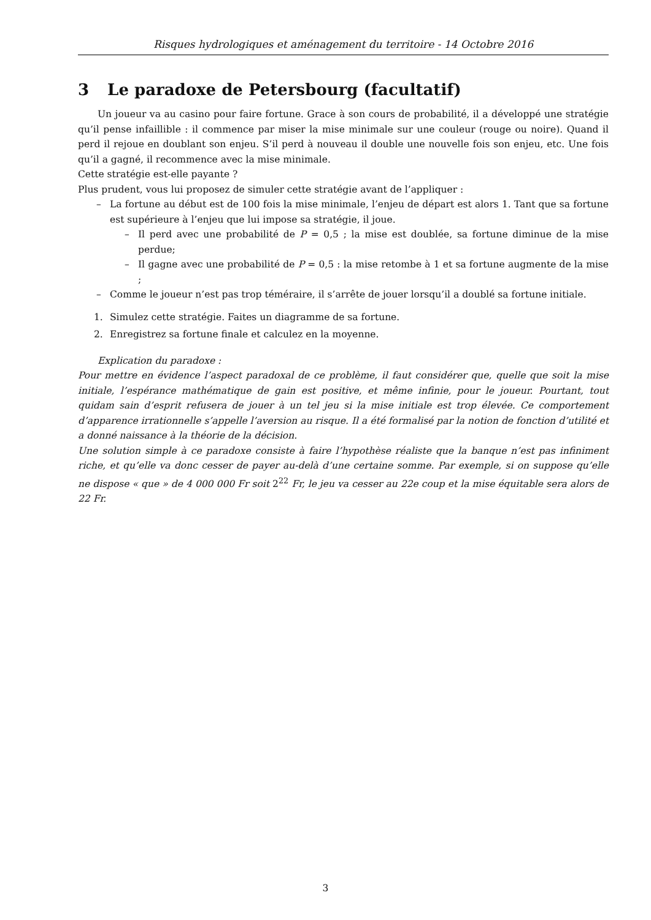Risques hydrologiques et aménagement du territoire - 14 Octobre 2016
3 Le paradoxe de Petersbourg (facultatif)
Un joueur va au casino pour faire fortune. Grace à son cours de probabilité, il a développé une stratégie qu’il pense infaillible : il commence par miser la mise minimale sur une couleur (rouge ou noire). Quand il perd il rejoue en doublant son enjeu. S’il perd à nouveau il double une nouvelle fois son enjeu, etc. Une fois qu’il a gagné, il recommence avec la mise minimale.
Cette stratégie est-elle payante ?
Plus prudent, vous lui proposez de simuler cette stratégie avant de l’appliquer :
– La fortune au début est de 100 fois la mise minimale, l’enjeu de départ est alors 1. Tant que sa fortune est supérieure à l’enjeu que lui impose sa stratégie, il joue.
– Il perd avec une probabilité de P = 0,5 ; la mise est doublée, sa fortune diminue de la mise perdue;
– Il gagne avec une probabilité de P = 0,5 : la mise retombe à 1 et sa fortune augmente de la mise ;
– Comme le joueur n’est pas trop téméraire, il s’arrête de jouer lorsqu’il a doublé sa fortune initiale.
1. Simulez cette stratégie. Faites un diagramme de sa fortune.
2. Enregistrez sa fortune finale et calculez en la moyenne.
Explication du paradoxe :
Pour mettre en évidence l’aspect paradoxal de ce problème, il faut considérer que, quelle que soit la mise initiale, l’espérance mathématique de gain est positive, et même infinie, pour le joueur. Pourtant, tout quidam sain d’esprit refusera de jouer à un tel jeu si la mise initiale est trop élevée. Ce comportement d’apparence irrationnelle s’appelle l’aversion au risque. Il a été formalisé par la notion de fonction d’utilité et a donné naissance à la théorie de la décision.
Une solution simple à ce paradoxe consiste à faire l’hypothèse réaliste que la banque n’est pas infiniment riche, et qu’elle va donc cesser de payer au-delà d’une certaine somme. Par exemple, si on suppose qu’elle ne dispose « que » de 4 000 000 Fr soit 2<sup>22</sup> Fr, le jeu va cesser au 22e coup et la mise équitable sera alors de 22 Fr.
3